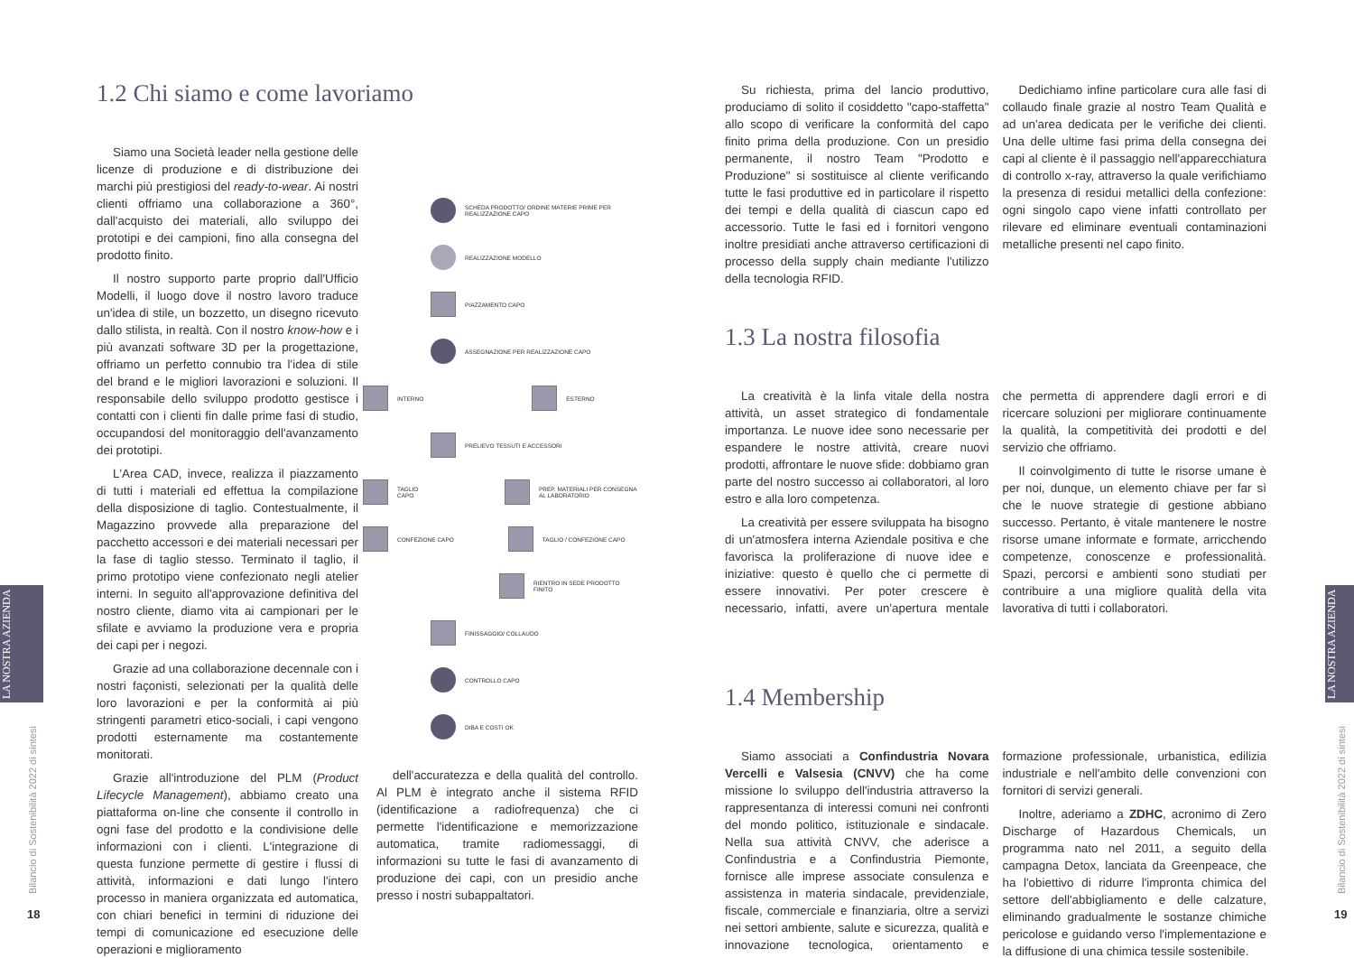LA NOSTRA AZIENDA
Bilancio di Sostenibilità 2022 di sintesi
18
1.2 Chi siamo e come lavoriamo
Siamo una Società leader nella gestione delle licenze di produzione e di distribuzione dei marchi più prestigiosi del ready-to-wear. Ai nostri clienti offriamo una collaborazione a 360°, dall'acquisto dei materiali, allo sviluppo dei prototipi e dei campioni, fino alla consegna del prodotto finito.
Il nostro supporto parte proprio dall'Ufficio Modelli, il luogo dove il nostro lavoro traduce un'idea di stile, un bozzetto, un disegno ricevuto dallo stilista, in realtà. Con il nostro know-how e i più avanzati software 3D per la progettazione, offriamo un perfetto connubio tra l'idea di stile del brand e le migliori lavorazioni e soluzioni. Il responsabile dello sviluppo prodotto gestisce i contatti con i clienti fin dalle prime fasi di studio, occupandosi del monitoraggio dell'avanzamento dei prototipi.
L'Area CAD, invece, realizza il piazzamento di tutti i materiali ed effettua la compilazione della disposizione di taglio. Contestualmente, il Magazzino provvede alla preparazione del pacchetto accessori e dei materiali necessari per la fase di taglio stesso. Terminato il taglio, il primo prototipo viene confezionato negli atelier interni. In seguito all'approvazione definitiva del nostro cliente, diamo vita ai campionari per le sfilate e avviamo la produzione vera e propria dei capi per i negozi.
Grazie ad una collaborazione decennale con i nostri façonisti, selezionati per la qualità delle loro lavorazioni e per la conformità ai più stringenti parametri etico-sociali, i capi vengono prodotti esternamente ma costantemente monitorati.
Grazie all'introduzione del PLM (Product Lifecycle Management), abbiamo creato una piattaforma on-line che consente il controllo in ogni fase del prodotto e la condivisione delle informazioni con i clienti. L'integrazione di questa funzione permette di gestire i flussi di attività, informazioni e dati lungo l'intero processo in maniera organizzata ed automatica, con chiari benefici in termini di riduzione dei tempi di comunicazione ed esecuzione delle operazioni e miglioramento
SCHEDA PRODOTTO/ ORDINE MATERIE PRIME PER REALIZZAZIONE CAPO
REALIZZAZIONE MODELLO
PIAZZAMENTO CAPO
ASSEGNAZIONE PER REALIZZAZIONE CAPO
INTERNO ESTERNO
PRELIEVO TESSUTI E ACCESSORI
TAGLIO CAPO PREP. MATERIALI PER CONSEGNA AL LABORATORIO
CONFEZIONE CAPO TAGLIO / CONFEZIONE CAPO
RIENTRO IN SEDE PRODOTTO FINITO
FINISSAGGIO/ COLLAUDO
CONTROLLO CAPO
DIBA E COSTI OK
dell'accuratezza e della qualità del controllo. Al PLM è integrato anche il sistema RFID (identificazione a radiofrequenza) che ci permette l'identificazione e memorizzazione automatica, tramite radiomessaggi, di informazioni su tutte le fasi di avanzamento di produzione dei capi, con un presidio anche presso i nostri subappaltatori.
LA NOSTRA AZIENDA
Bilancio di Sostenibilità 2022 di sintesi
19
Su richiesta, prima del lancio produttivo, produciamo di solito il cosiddetto "capo-staffetta" allo scopo di verificare la conformità del capo finito prima della produzione. Con un presidio permanente, il nostro Team "Prodotto e Produzione" si sostituisce al cliente verificando tutte le fasi produttive ed in particolare il rispetto dei tempi e della qualità di ciascun capo ed accessorio. Tutte le fasi ed i fornitori vengono inoltre presidiati anche attraverso certificazioni di processo della supply chain mediante l'utilizzo della tecnologia RFID.
Dedichiamo infine particolare cura alle fasi di collaudo finale grazie al nostro Team Qualità e ad un'area dedicata per le verifiche dei clienti. Una delle ultime fasi prima della consegna dei capi al cliente è il passaggio nell'apparecchiatura di controllo x-ray, attraverso la quale verifichiamo la presenza di residui metallici della confezione: ogni singolo capo viene infatti controllato per rilevare ed eliminare eventuali contaminazioni metalliche presenti nel capo finito.
1.3 La nostra filosofia
La creatività è la linfa vitale della nostra attività, un asset strategico di fondamentale importanza. Le nuove idee sono necessarie per espandere le nostre attività, creare nuovi prodotti, affrontare le nuove sfide: dobbiamo gran parte del nostro successo ai collaboratori, al loro estro e alla loro competenza.
La creatività per essere sviluppata ha bisogno di un'atmosfera interna Aziendale positiva e che favorisca la proliferazione di nuove idee e iniziative: questo è quello che ci permette di essere innovativi. Per poter crescere è necessario, infatti, avere un'apertura mentale che permetta di apprendere dagli errori e di ricercare soluzioni per migliorare continuamente la qualità, la competitività dei prodotti e del servizio che offriamo.
Il coinvolgimento di tutte le risorse umane è per noi, dunque, un elemento chiave per far sì che le nuove strategie di gestione abbiano successo. Pertanto, è vitale mantenere le nostre risorse umane informate e formate, arricchendo competenze, conoscenze e professionalità. Spazi, percorsi e ambienti sono studiati per contribuire a una migliore qualità della vita lavorativa di tutti i collaboratori.
1.4 Membership
Siamo associati a Confindustria Novara Vercelli e Valsesia (CNVV) che ha come missione lo sviluppo dell'industria attraverso la rappresentanza di interessi comuni nei confronti del mondo politico, istituzionale e sindacale. Nella sua attività CNVV, che aderisce a Confindustria e a Confindustria Piemonte, fornisce alle imprese associate consulenza e assistenza in materia sindacale, previdenziale, fiscale, commerciale e finanziaria, oltre a servizi nei settori ambiente, salute e sicurezza, qualità e innovazione tecnologica, orientamento e formazione professionale, urbanistica, edilizia industriale e nell'ambito delle convenzioni con fornitori di servizi generali.
Inoltre, aderiamo a ZDHC, acronimo di Zero Discharge of Hazardous Chemicals, un programma nato nel 2011, a seguito della campagna Detox, lanciata da Greenpeace, che ha l'obiettivo di ridurre l'impronta chimica del settore dell'abbigliamento e delle calzature, eliminando gradualmente le sostanze chimiche pericolose e guidando verso l'implementazione e la diffusione di una chimica tessile sostenibile.